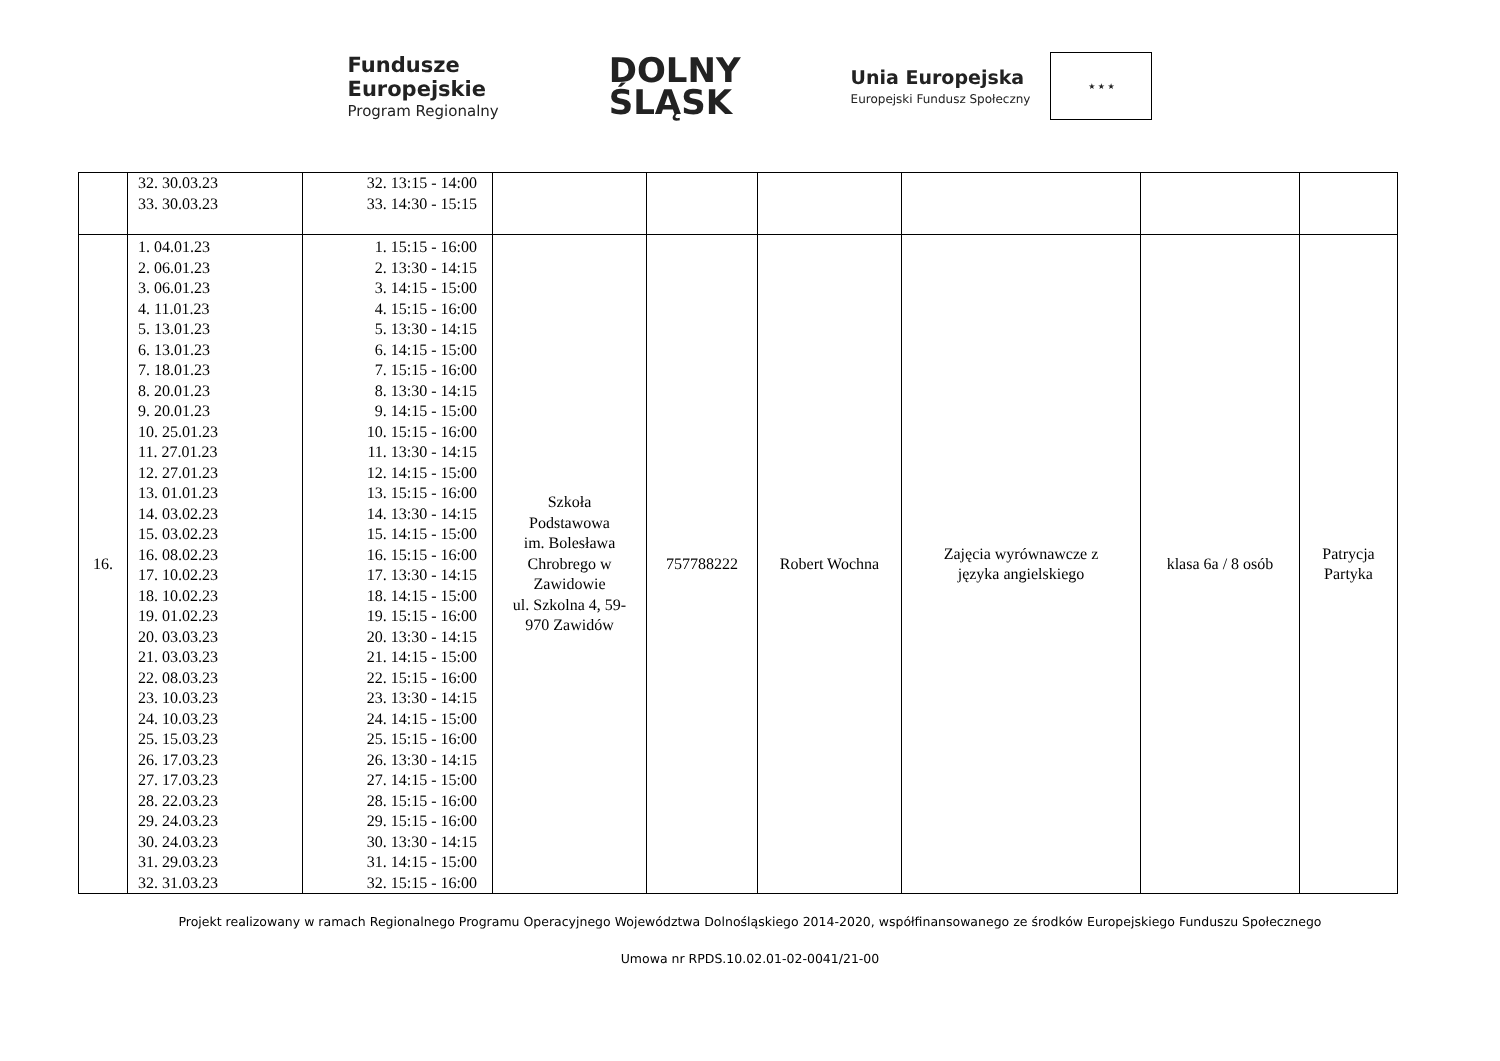Fundusze
Europejskie
Program Regionalny
DOLNY
ŚLĄSK
Unia Europejska
Europejski Fundusz Społeczny
★ ★ ★
| | 32. 30.03.23 33. 30.03.23 | 32. 13:15 - 14:00 33. 14:30 - 15:15 | | | | | | |
| 16. | 1. 04.01.23 2. 06.01.23 3. 06.01.23 4. 11.01.23 5. 13.01.23 6. 13.01.23 7. 18.01.23 8. 20.01.23 9. 20.01.23 10. 25.01.23 11. 27.01.23 12. 27.01.23 13. 01.01.23 14. 03.02.23 15. 03.02.23 16. 08.02.23 17. 10.02.23 18. 10.02.23 19. 01.02.23 20. 03.03.23 21. 03.03.23 22. 08.03.23 23. 10.03.23 24. 10.03.23 25. 15.03.23 26. 17.03.23 27. 17.03.23 28. 22.03.23 29. 24.03.23 30. 24.03.23 31. 29.03.23 32. 31.03.23 | 1. 15:15 - 16:00 2. 13:30 - 14:15 3. 14:15 - 15:00 4. 15:15 - 16:00 5. 13:30 - 14:15 6. 14:15 - 15:00 7. 15:15 - 16:00 8. 13:30 - 14:15 9. 14:15 - 15:00 10. 15:15 - 16:00 11. 13:30 - 14:15 12. 14:15 - 15:00 13. 15:15 - 16:00 14. 13:30 - 14:15 15. 14:15 - 15:00 16. 15:15 - 16:00 17. 13:30 - 14:15 18. 14:15 - 15:00 19. 15:15 - 16:00 20. 13:30 - 14:15 21. 14:15 - 15:00 22. 15:15 - 16:00 23. 13:30 - 14:15 24. 14:15 - 15:00 25. 15:15 - 16:00 26. 13:30 - 14:15 27. 14:15 - 15:00 28. 15:15 - 16:00 29. 15:15 - 16:00 30. 13:30 - 14:15 31. 14:15 - 15:00 32. 15:15 - 16:00 | Szkoła Podstawowa im. Bolesława Chrobrego w Zawidowie ul. Szkolna 4, 59- 970 Zawidów | 757788222 | Robert Wochna | Zajęcia wyrównawcze z języka angielskiego | klasa 6a / 8 osób | Patrycja Partyka |
Projekt realizowany w ramach Regionalnego Programu Operacyjnego Województwa Dolnośląskiego 2014-2020, współfinansowanego ze środków Europejskiego Funduszu Społecznego
Umowa nr RPDS.10.02.01-02-0041/21-00